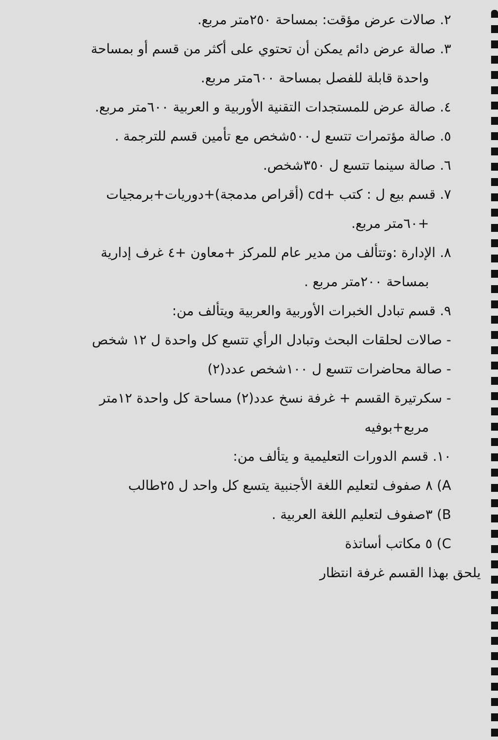٢. صالات عرض مؤقت: بمساحة ٢٥٠متر مربع.
٣. صالة عرض دائم يمكن أن تحتوي على أكثر من قسم أو بمساحة
واحدة قابلة للفصل بمساحة ٦٠٠متر مربع.
٤. صالة عرض للمستجدات التقنية الأوربية و العربية ٦٠٠متر مربع.
٥. صالة مؤتمرات تتسع ل٥٠٠شخص مع تأمين قسم للترجمة .
٦. صالة سينما تتسع ل ٣٥٠شخص.
٧. قسم بيع ل : كتب +cd (أقراص مدمجة)+دوريات+برمجيات
+٦٠متر مربع.
٨. الإدارة :وتتألف من مدير عام للمركز +معاون +٤ غرف إدارية
بمساحة ٢٠٠متر مربع .
٩. قسم تبادل الخبرات الأوربية والعربية ويتألف من:
- صالات لحلقات البحث وتبادل الرأي تتسع كل واحدة ل ١٢ شخص
- صالة محاضرات تتسع ل ١٠٠شخص عدد(٢)
- سكرتيرة القسم + غرفة نسخ عدد(٢) مساحة كل واحدة ١٢متر
مربع+بوفيه
١٠. قسم الدورات التعليمية و يتألف من:
A) ٨ صفوف لتعليم اللغة الأجنبية يتسع كل واحد ل ٢٥طالب
B) ٣صفوف لتعليم اللغة العربية .
C) ٥ مكاتب أساتذة
يلحق بهذا القسم غرفة انتظار